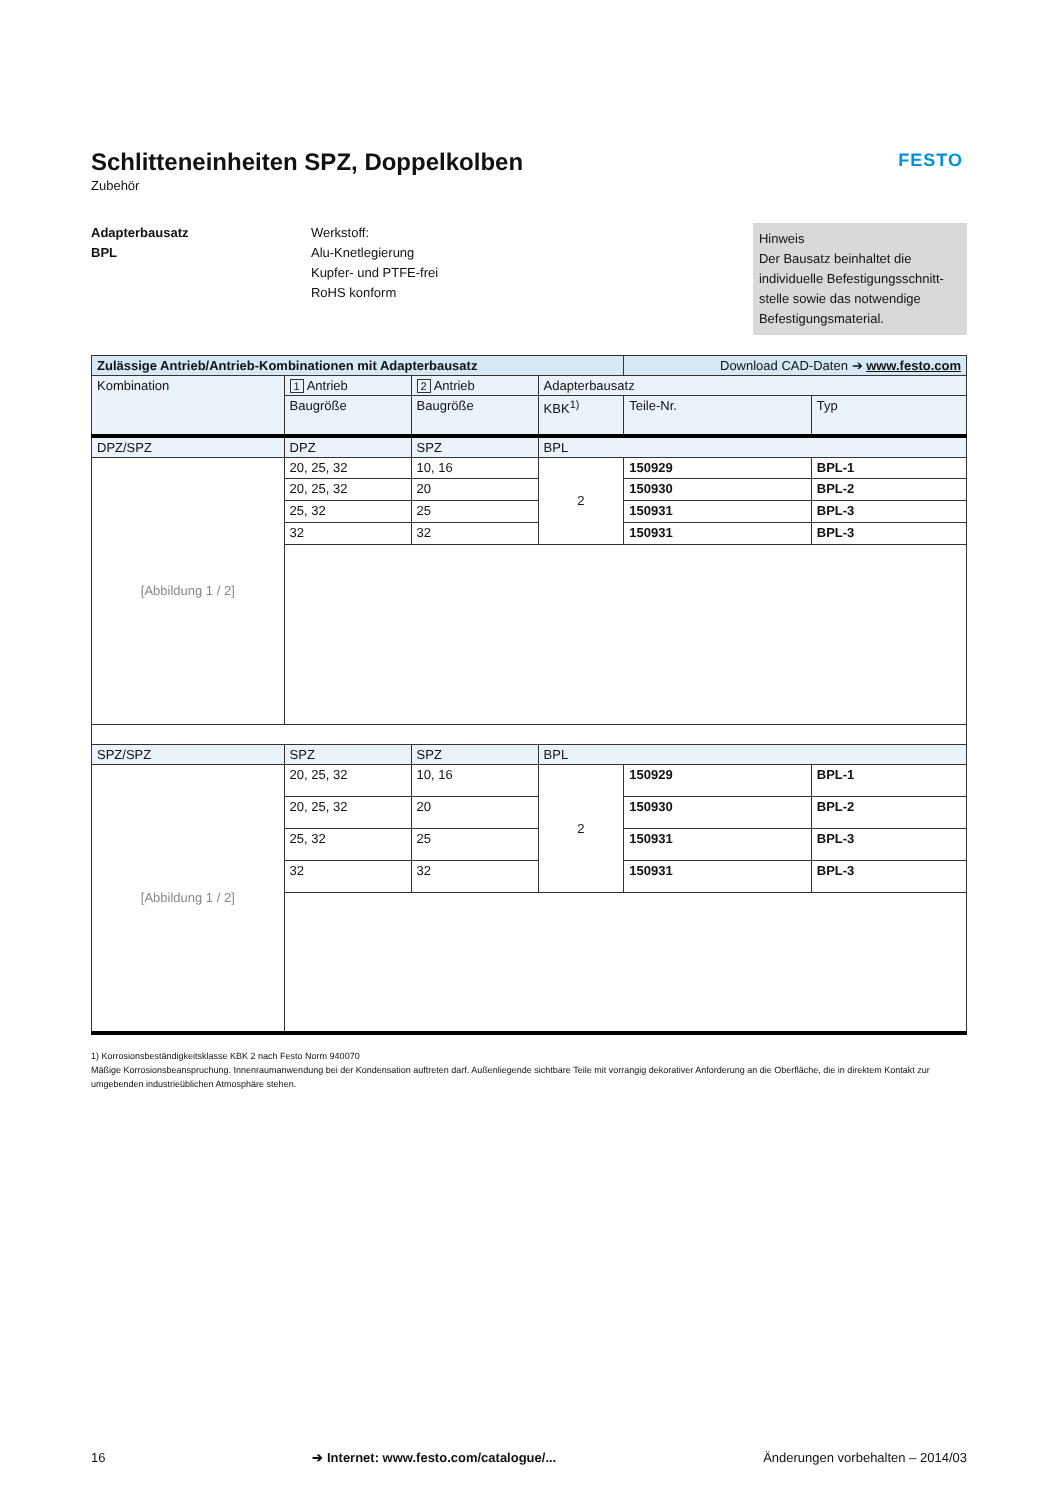FESTO
Schlitteneinheiten SPZ, Doppelkolben
Zubehör
Adapterbausatz
BPL
Werkstoff:
Alu-Knetlegierung
Kupfer- und PTFE-frei
RoHS konform
Hinweis
Der Bausatz beinhaltet die individuelle Befestigungsschnitt-stelle sowie das notwendige Befestigungsmaterial.
| Zulässige Antrieb/Antrieb-Kombinationen mit Adapterbausatz | | | | Download CAD-Daten ➔ www.festo.com | |
| --- | --- | --- | --- | --- | --- |
| Kombination | 1 Antrieb | 2 Antrieb | Adapterbausatz | | |
| | Baugröße | Baugröße | KBK<sup>1)</sup> | Teile-Nr. | Typ |
| DPZ/SPZ | DPZ | SPZ | BPL | | |
| [Abbildung 1 / 2] | 20, 25, 32 | 10, 16 | 2 | 150929 | BPL-1 |
| | 20, 25, 32 | 20 | | 150930 | BPL-2 |
| | 25, 32 | 25 | | 150931 | BPL-3 |
| | 32 | 32 | | 150931 | BPL-3 |
| SPZ/SPZ | SPZ | SPZ | BPL | | |
| [Abbildung 1 / 2] | 20, 25, 32 | 10, 16 | 2 | 150929 | BPL-1 |
| | 20, 25, 32 | 20 | | 150930 | BPL-2 |
| | 25, 32 | 25 | | 150931 | BPL-3 |
| | 32 | 32 | | 150931 | BPL-3 |
1) Korrosionsbeständigkeitsklasse KBK 2 nach Festo Norm 940070
Mäßige Korrosionsbeanspruchung. Innenraumanwendung bei der Kondensation auftreten darf. Außenliegende sichtbare Teile mit vorrangig dekorativer Anforderung an die Oberfläche, die in direktem Kontakt zur umgebenden industrieüblichen Atmosphäre stehen.
16 ➔ Internet: www.festo.com/catalogue/... Änderungen vorbehalten – 2014/03